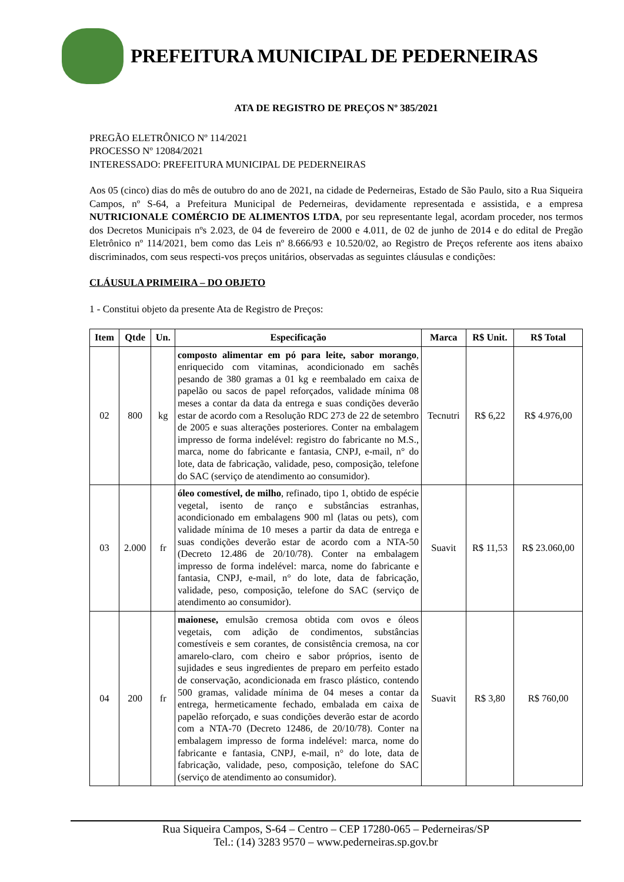PREFEITURA MUNICIPAL DE PEDERNEIRAS
ATA DE REGISTRO DE PREÇOS Nº 385/2021
PREGÃO ELETRÔNICO Nº 114/2021
PROCESSO Nº 12084/2021
INTERESSADO: PREFEITURA MUNICIPAL DE PEDERNEIRAS
Aos 05 (cinco) dias do mês de outubro do ano de 2021, na cidade de Pederneiras, Estado de São Paulo, sito a Rua Siqueira Campos, nº S-64, a Prefeitura Municipal de Pederneiras, devidamente representada e assistida, e a empresa NUTRICIONALE COMÉRCIO DE ALIMENTOS LTDA, por seu representante legal, acordam proceder, nos termos dos Decretos Municipais nºs 2.023, de 04 de fevereiro de 2000 e 4.011, de 02 de junho de 2014 e do edital de Pregão Eletrônico nº 114/2021, bem como das Leis nº 8.666/93 e 10.520/02, ao Registro de Preços referente aos itens abaixo discriminados, com seus respecti-vos preços unitários, observadas as seguintes cláusulas e condições:
CLÁUSULA PRIMEIRA – DO OBJETO
1 - Constitui objeto da presente Ata de Registro de Preços:
| Item | Qtde | Un. | Especificação | Marca | R$ Unit. | R$ Total |
| --- | --- | --- | --- | --- | --- | --- |
| 02 | 800 | kg | composto alimentar em pó para leite, sabor morango , enriquecido com vitaminas, acondicionado em sachês pesando de 380 gramas a 01 kg e reembalado em caixa de papelão ou sacos de papel reforçados, validade mínima 08 meses a contar da data da entrega e suas condições deverão estar de acordo com a Resolução RDC 273 de 22 de setembro de 2005 e suas alterações posteriores. Conter na embalagem impresso de forma indelével: registro do fabricante no M.S., marca, nome do fabricante e fantasia, CNPJ, e-mail, n° do lote, data de fabricação, validade, peso, composição, telefone do SAC (serviço de atendimento ao consumidor). | Tecnutri | R$ 6,22 | R$ 4.976,00 |
| 03 | 2.000 | fr | óleo comestível, de milho , refinado, tipo 1, obtido de espécie vegetal, isento de ranço e substâncias estranhas, acondicionado em embalagens 900 ml (latas ou pets), com validade mínima de 10 meses a partir da data de entrega e suas condições deverão estar de acordo com a NTA-50 (Decreto 12.486 de 20/10/78). Conter na embalagem impresso de forma indelével: marca, nome do fabricante e fantasia, CNPJ, e-mail, n° do lote, data de fabricação, validade, peso, composição, telefone do SAC (serviço de atendimento ao consumidor). | Suavit | R$ 11,53 | R$ 23.060,00 |
| 04 | 200 | fr | maionese, emulsão cremosa obtida com ovos e óleos vegetais, com adição de condimentos, substâncias comestíveis e sem corantes, de consistência cremosa, na cor amarelo-claro, com cheiro e sabor próprios, isento de sujidades e seus ingredientes de preparo em perfeito estado de conservação, acondicionada em frasco plástico, contendo 500 gramas, validade mínima de 04 meses a contar da entrega, hermeticamente fechado, embalada em caixa de papelão reforçado, e suas condições deverão estar de acordo com a NTA-70 (Decreto 12486, de 20/10/78). Conter na embalagem impresso de forma indelével: marca, nome do fabricante e fantasia, CNPJ, e-mail, n° do lote, data de fabricação, validade, peso, composição, telefone do SAC (serviço de atendimento ao consumidor). | Suavit | R$ 3,80 | R$ 760,00 |
Rua Siqueira Campos, S-64 – Centro – CEP 17280-065 – Pederneiras/SP
Tel.: (14) 3283 9570 – www.pederneiras.sp.gov.br